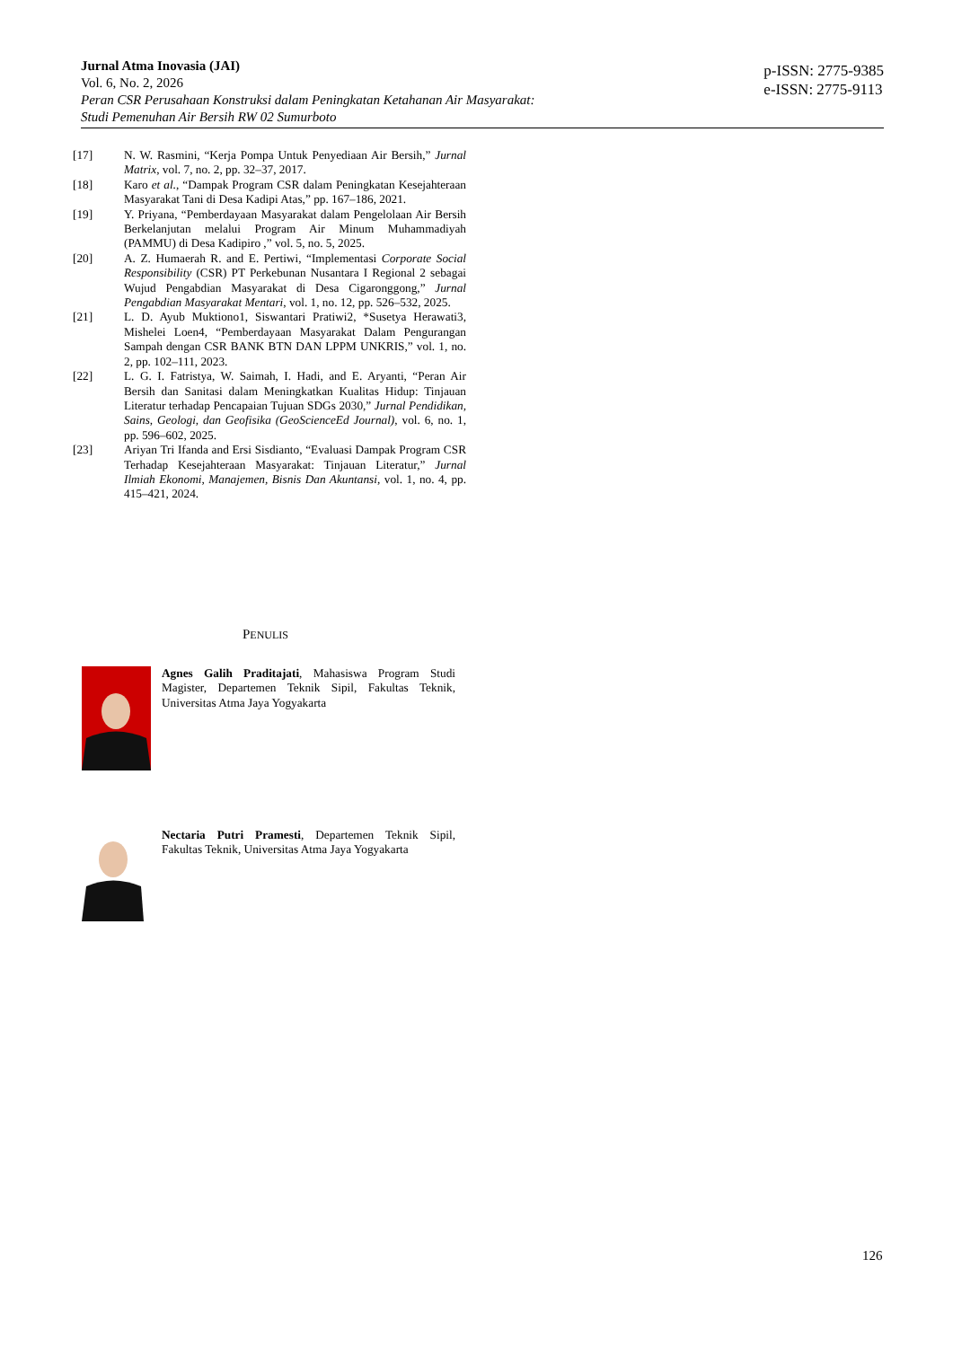Jurnal Atma Inovasia (JAI)
Vol. 6, No. 2, 2026
Peran CSR Perusahaan Konstruksi dalam Peningkatan Ketahanan Air Masyarakat:
Studi Pemenuhan Air Bersih RW 02 Sumurboto
p-ISSN: 2775-9385
e-ISSN: 2775-9113
[17] N. W. Rasmini, “Kerja Pompa Untuk Penyediaan Air Bersih,” Jurnal Matrix, vol. 7, no. 2, pp. 32–37, 2017.
[18] Karo et al., “Dampak Program CSR dalam Peningkatan Kesejahteraan Masyarakat Tani di Desa Kadipi Atas,” pp. 167–186, 2021.
[19] Y. Priyana, “Pemberdayaan Masyarakat dalam Pengelolaan Air Bersih Berkelanjutan melalui Program Air Minum Muhammadiyah (PAMMU) di Desa Kadipiro ,” vol. 5, no. 5, 2025.
[20] A. Z. Humaerah R. and E. Pertiwi, “Implementasi Corporate Social Responsibility (CSR) PT Perkebunan Nusantara I Regional 2 sebagai Wujud Pengabdian Masyarakat di Desa Cigaronggong,” Jurnal Pengabdian Masyarakat Mentari, vol. 1, no. 12, pp. 526–532, 2025.
[21] L. D. Ayub Muktiono1, Siswantari Pratiwi2, *Susetya Herawati3, Mishelei Loen4, “Pemberdayaan Masyarakat Dalam Pengurangan Sampah dengan CSR BANK BTN DAN LPPM UNKRIS,” vol. 1, no. 2, pp. 102–111, 2023.
[22] L. G. I. Fatristya, W. Saimah, I. Hadi, and E. Aryanti, “Peran Air Bersih dan Sanitasi dalam Meningkatkan Kualitas Hidup: Tinjauan Literatur terhadap Pencapaian Tujuan SDGs 2030,” Jurnal Pendidikan, Sains, Geologi, dan Geofisika (GeoScienceEd Journal), vol. 6, no. 1, pp. 596–602, 2025.
[23] Ariyan Tri Ifanda and Ersi Sisdianto, “Evaluasi Dampak Program CSR Terhadap Kesejahteraan Masyarakat: Tinjauan Literatur,” Jurnal Ilmiah Ekonomi, Manajemen, Bisnis Dan Akuntansi, vol. 1, no. 4, pp. 415–421, 2024.
PENULIS
Agnes Galih Praditajati, Mahasiswa Program Studi Magister, Departemen Teknik Sipil, Fakultas Teknik, Universitas Atma Jaya Yogyakarta
Nectaria Putri Pramesti, Departemen Teknik Sipil, Fakultas Teknik, Universitas Atma Jaya Yogyakarta
126